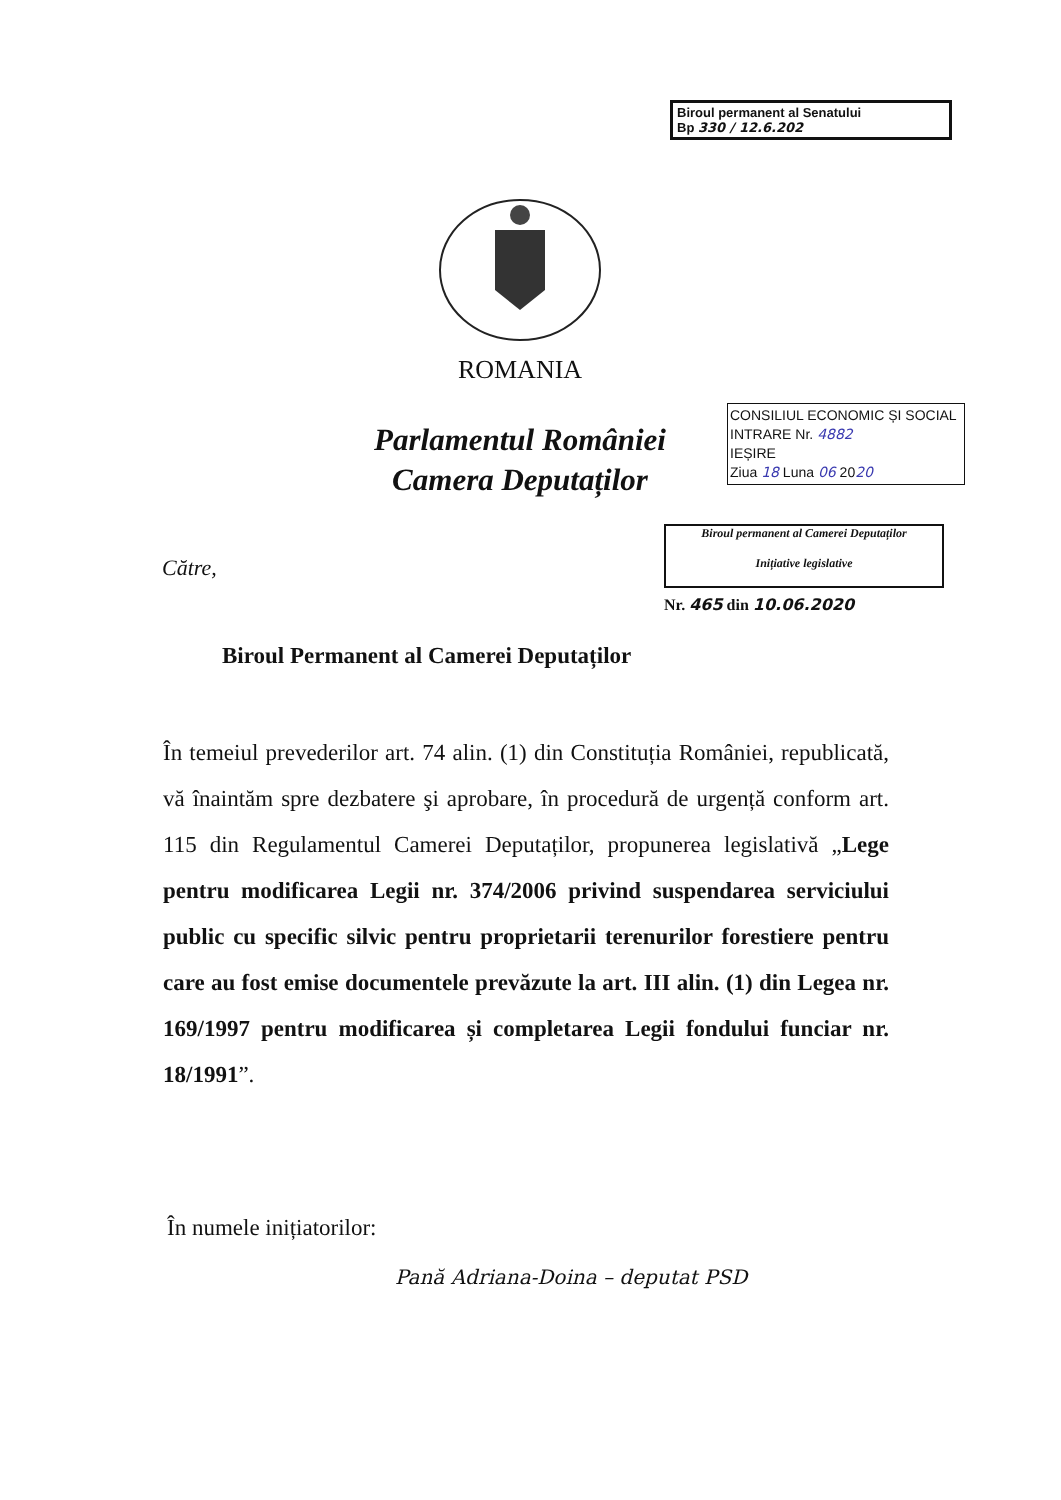Biroul permanent al Senatului
Bp 330 / 12.6.202
ROMANIA
Parlamentul României
Camera Deputaților
CONSILIUL ECONOMIC ȘI SOCIAL
INTRARE Nr. 4882
IEȘIRE
Ziua 18 Luna 06 2020
Biroul permanent al Camerei Deputaților
Inițiative legislative
Nr. 465 din 10.06.2020
Către,
Biroul Permanent al Camerei Deputaților
În temeiul prevederilor art. 74 alin. (1) din Constituția României, republicată, vă înaintăm spre dezbatere şi aprobare, în procedură de urgență conform art. 115 din Regulamentul Camerei Deputaților, propunerea legislativă „Lege pentru modificarea Legii nr. 374/2006 privind suspendarea serviciului public cu specific silvic pentru proprietarii terenurilor forestiere pentru care au fost emise documentele prevăzute la art. III alin. (1) din Legea nr. 169/1997 pentru modificarea și completarea Legii fondului funciar nr. 18/1991”.
În numele inițiatorilor:
Pană Adriana-Doina – deputat PSD